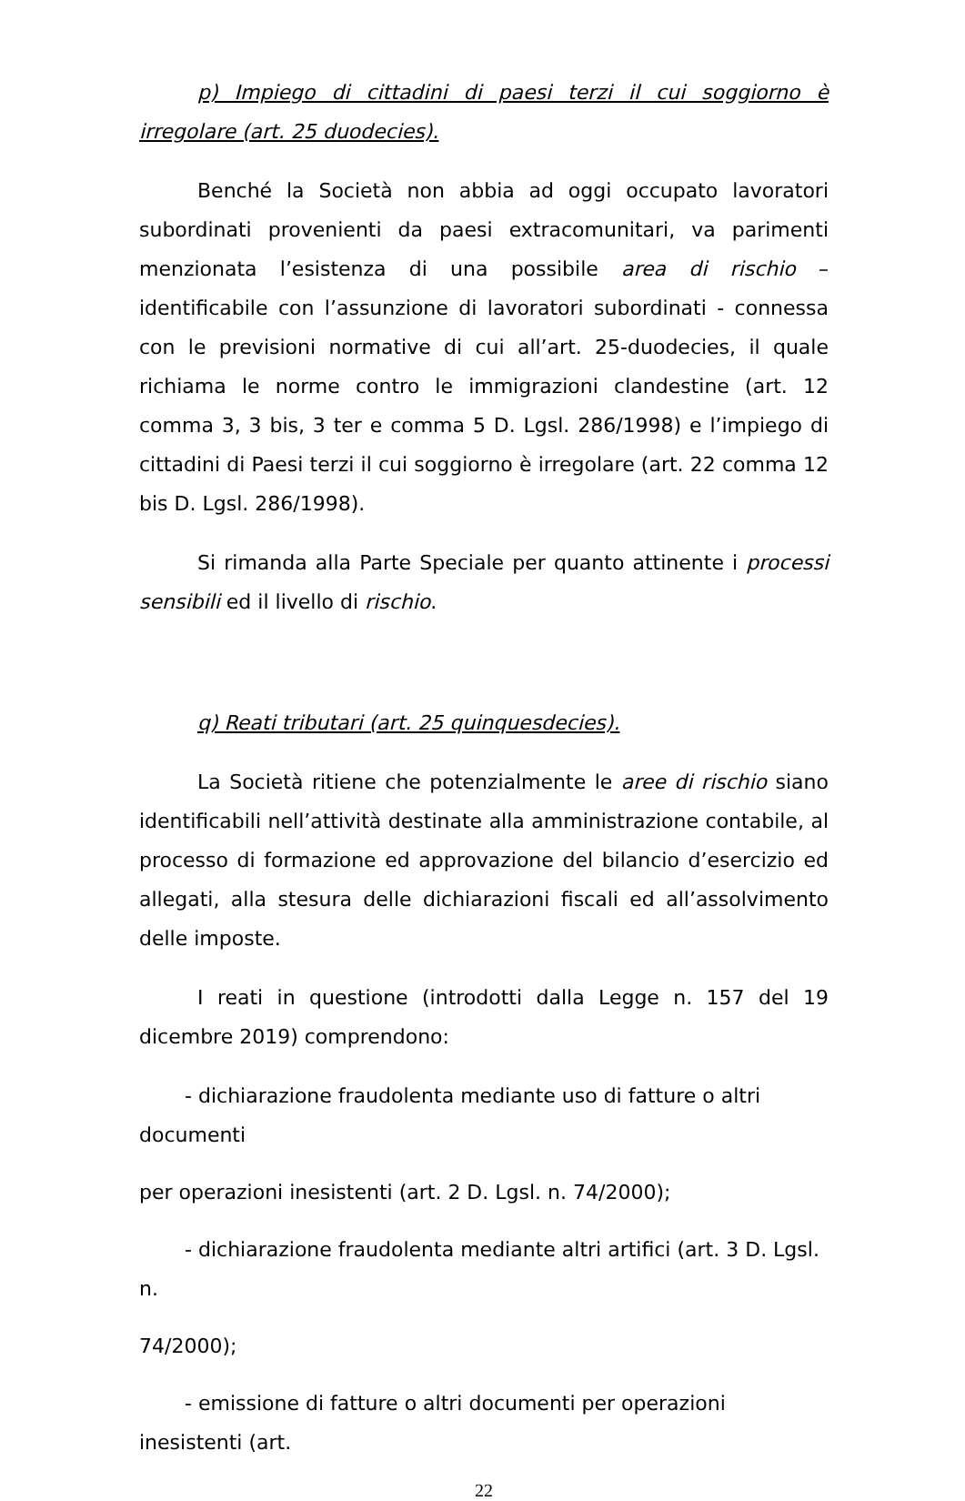p) Impiego di cittadini di paesi terzi il cui soggiorno è irregolare (art. 25 duodecies).
Benché la Società non abbia ad oggi occupato lavoratori subordinati provenienti da paesi extracomunitari, va parimenti menzionata l’esistenza di una possibile area di rischio – identificabile con l’assunzione di lavoratori subordinati - connessa con le previsioni normative di cui all’art. 25-duodecies, il quale richiama le norme contro le immigrazioni clandestine (art. 12 comma 3, 3 bis, 3 ter e comma 5 D. Lgsl. 286/1998) e l’impiego di cittadini di Paesi terzi il cui soggiorno è irregolare (art. 22 comma 12 bis D. Lgsl. 286/1998).
Si rimanda alla Parte Speciale per quanto attinente i processi sensibili ed il livello di rischio.
q) Reati tributari (art. 25 quinquesdecies).
La Società ritiene che potenzialmente le aree di rischio siano identificabili nell’attività destinate alla amministrazione contabile, al processo di formazione ed approvazione del bilancio d’esercizio ed allegati, alla stesura delle dichiarazioni fiscali ed all’assolvimento delle imposte.
I reati in questione (introdotti dalla Legge n. 157 del 19 dicembre 2019) comprendono:
- dichiarazione fraudolenta mediante uso di fatture o altri documenti
per operazioni inesistenti (art. 2 D. Lgsl. n. 74/2000);
- dichiarazione fraudolenta mediante altri artifici (art. 3 D. Lgsl. n.
74/2000);
- emissione di fatture o altri documenti per operazioni inesistenti (art.
22